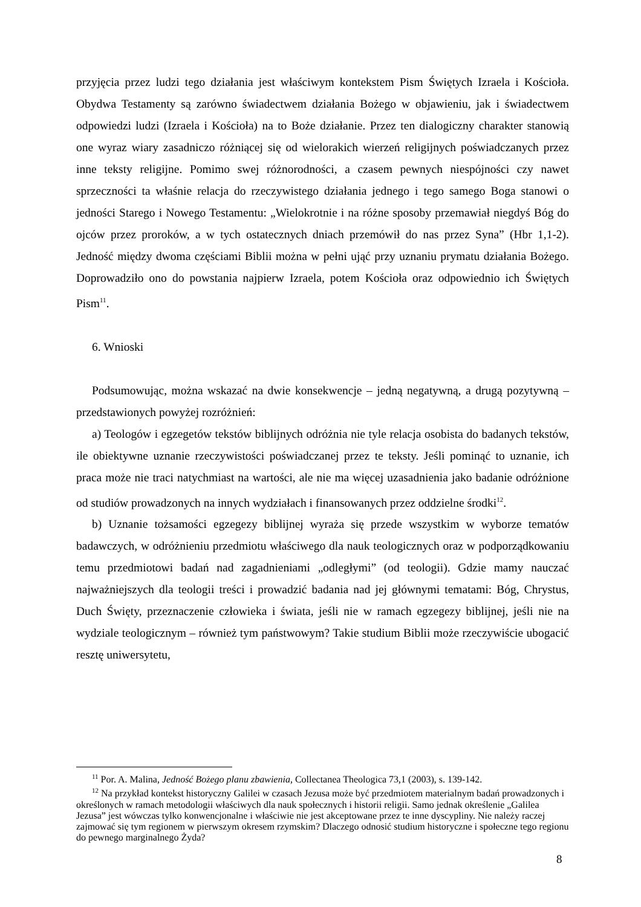przyjęcia przez ludzi tego działania jest właściwym kontekstem Pism Świętych Izraela i Kościoła. Obydwa Testamenty są zarówno świadectwem działania Bożego w objawieniu, jak i świadectwem odpowiedzi ludzi (Izraela i Kościoła) na to Boże działanie. Przez ten dialogiczny charakter stanowią one wyraz wiary zasadniczo różniącej się od wielorakich wierzeń religijnych poświadczanych przez inne teksty religijne. Pomimo swej różnorodności, a czasem pewnych niespójności czy nawet sprzeczności ta właśnie relacja do rzeczywistego działania jednego i tego samego Boga stanowi o jedności Starego i Nowego Testamentu: „Wielokrotnie i na różne sposoby przemawiał niegdyś Bóg do ojców przez proroków, a w tych ostatecznych dniach przemówił do nas przez Syna” (Hbr 1,1-2). Jedność między dwoma częściami Biblii można w pełni ująć przy uznaniu prymatu działania Bożego. Doprowadziło ono do powstania najpierw Izraela, potem Kościoła oraz odpowiednio ich Świętych Pism<sup>11</sup>.
6. Wnioski
Podsumowując, można wskazać na dwie konsekwencje – jedną negatywną, a drugą pozytywną – przedstawionych powyżej rozróżnień:
a) Teologów i egzegetów tekstów biblijnych odróżnia nie tyle relacja osobista do badanych tekstów, ile obiektywne uznanie rzeczywistości poświadczanej przez te teksty. Jeśli pominąć to uznanie, ich praca może nie traci natychmiast na wartości, ale nie ma więcej uzasadnienia jako badanie odróżnione od studiów prowadzonych na innych wydziałach i finansowanych przez oddzielne środki<sup>12</sup>.
b) Uznanie tożsamości egzegezy biblijnej wyraża się przede wszystkim w wyborze tematów badawczych, w odróżnieniu przedmiotu właściwego dla nauk teologicznych oraz w podporządkowaniu temu przedmiotowi badań nad zagadnieniami „odległymi” (od teologii). Gdzie mamy nauczać najważniejszych dla teologii treści i prowadzić badania nad jej głównymi tematami: Bóg, Chrystus, Duch Święty, przeznaczenie człowieka i świata, jeśli nie w ramach egzegezy biblijnej, jeśli nie na wydziale teologicznym – również tym państwowym? Takie studium Biblii może rzeczywiście ubogacić resztę uniwersytetu,
<sup>11</sup> Por. A. Malina, Jedność Bożego planu zbawienia, Collectanea Theologica 73,1 (2003), s. 139-142.
<sup>12</sup> Na przykład kontekst historyczny Galilei w czasach Jezusa może być przedmiotem materialnym badań prowadzonych i określonych w ramach metodologii właściwych dla nauk społecznych i historii religii. Samo jednak określenie „Galilea Jezusa” jest wówczas tylko konwencjonalne i właściwie nie jest akceptowane przez te inne dyscypliny. Nie należy raczej zajmować się tym regionem w pierwszym okresem rzymskim? Dlaczego odnosić studium historyczne i społeczne tego regionu do pewnego marginalnego Żyda?
8